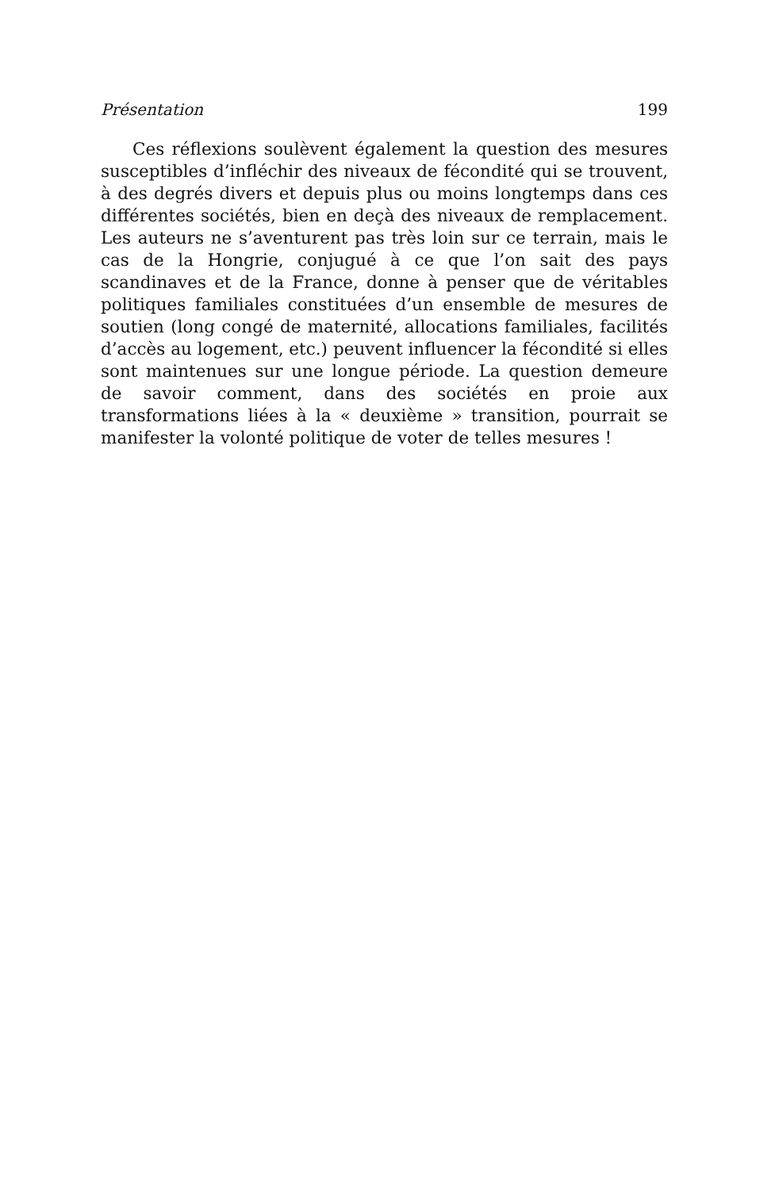Présentation 199
Ces réflexions soulèvent également la question des mesures susceptibles d’infléchir des niveaux de fécondité qui se trouvent, à des degrés divers et depuis plus ou moins longtemps dans ces différentes sociétés, bien en deçà des niveaux de remplacement. Les auteurs ne s’aventurent pas très loin sur ce terrain, mais le cas de la Hongrie, conjugué à ce que l’on sait des pays scandinaves et de la France, donne à penser que de véritables politiques familiales constituées d’un ensemble de mesures de soutien (long congé de maternité, allocations familiales, facilités d’accès au logement, etc.) peuvent influencer la fécondité si elles sont maintenues sur une longue période. La question demeure de savoir comment, dans des sociétés en proie aux transformations liées à la « deuxième » transition, pourrait se manifester la volonté politique de voter de telles mesures !